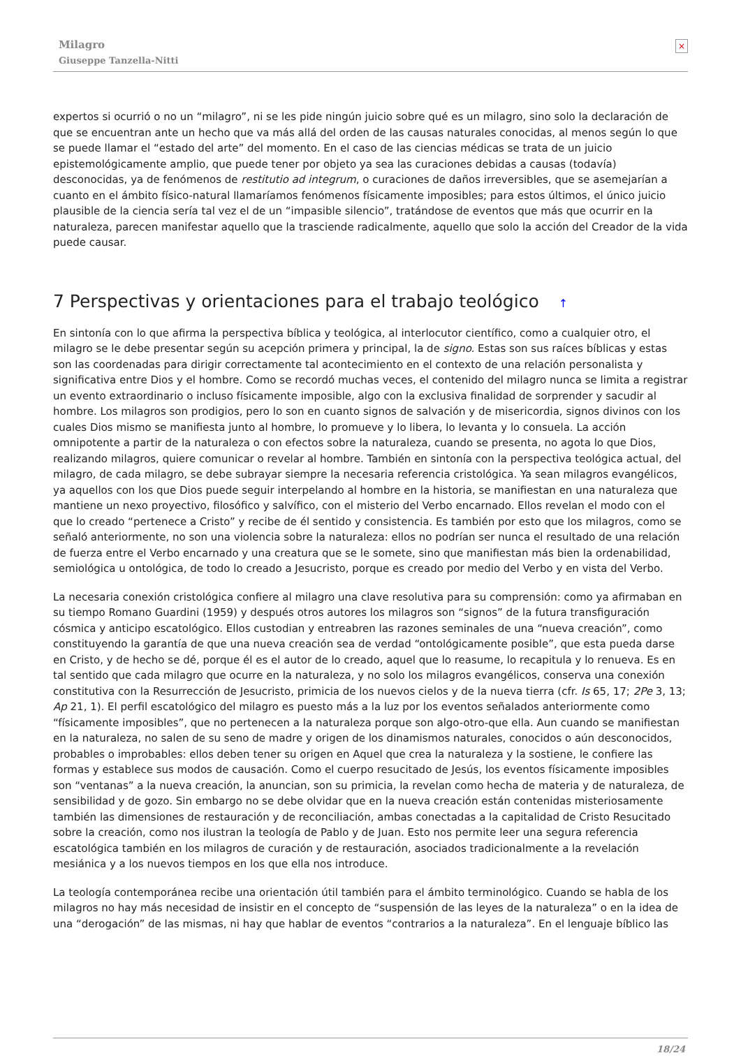×
Milagro
Giuseppe Tanzella-Nitti
expertos si ocurrió o no un “milagro”, ni se les pide ningún juicio sobre qué es un milagro, sino solo la declaración de que se encuentran ante un hecho que va más allá del orden de las causas naturales conocidas, al menos según lo que se puede llamar el “estado del arte” del momento. En el caso de las ciencias médicas se trata de un juicio epistemológicamente amplio, que puede tener por objeto ya sea las curaciones debidas a causas (todavía) desconocidas, ya de fenómenos de restitutio ad integrum, o curaciones de daños irreversibles, que se asemejarían a cuanto en el ámbito físico-natural llamaríamos fenómenos físicamente imposibles; para estos últimos, el único juicio plausible de la ciencia sería tal vez el de un “impasible silencio”, tratándose de eventos que más que ocurrir en la naturaleza, parecen manifestar aquello que la trasciende radicalmente, aquello que solo la acción del Creador de la vida puede causar.
7 Perspectivas y orientaciones para el trabajo teológico ↑
En sintonía con lo que afirma la perspectiva bíblica y teológica, al interlocutor científico, como a cualquier otro, el milagro se le debe presentar según su acepción primera y principal, la de signo. Estas son sus raíces bíblicas y estas son las coordenadas para dirigir correctamente tal acontecimiento en el contexto de una relación personalista y significativa entre Dios y el hombre. Como se recordó muchas veces, el contenido del milagro nunca se limita a registrar un evento extraordinario o incluso físicamente imposible, algo con la exclusiva finalidad de sorprender y sacudir al hombre. Los milagros son prodigios, pero lo son en cuanto signos de salvación y de misericordia, signos divinos con los cuales Dios mismo se manifiesta junto al hombre, lo promueve y lo libera, lo levanta y lo consuela. La acción omnipotente a partir de la naturaleza o con efectos sobre la naturaleza, cuando se presenta, no agota lo que Dios, realizando milagros, quiere comunicar o revelar al hombre. También en sintonía con la perspectiva teológica actual, del milagro, de cada milagro, se debe subrayar siempre la necesaria referencia cristológica. Ya sean milagros evangélicos, ya aquellos con los que Dios puede seguir interpelando al hombre en la historia, se manifiestan en una naturaleza que mantiene un nexo proyectivo, filosófico y salvífico, con el misterio del Verbo encarnado. Ellos revelan el modo con el que lo creado “pertenece a Cristo” y recibe de él sentido y consistencia. Es también por esto que los milagros, como se señaló anteriormente, no son una violencia sobre la naturaleza: ellos no podrían ser nunca el resultado de una relación de fuerza entre el Verbo encarnado y una creatura que se le somete, sino que manifiestan más bien la ordenabilidad, semiológica u ontológica, de todo lo creado a Jesucristo, porque es creado por medio del Verbo y en vista del Verbo.
La necesaria conexión cristológica confiere al milagro una clave resolutiva para su comprensión: como ya afirmaban en su tiempo Romano Guardini (1959) y después otros autores los milagros son “signos” de la futura transfiguración cósmica y anticipo escatológico. Ellos custodian y entreabren las razones seminales de una “nueva creación”, como constituyendo la garantía de que una nueva creación sea de verdad “ontológicamente posible”, que esta pueda darse en Cristo, y de hecho se dé, porque él es el autor de lo creado, aquel que lo reasume, lo recapitula y lo renueva. Es en tal sentido que cada milagro que ocurre en la naturaleza, y no solo los milagros evangélicos, conserva una conexión constitutiva con la Resurrección de Jesucristo, primicia de los nuevos cielos y de la nueva tierra (cfr. Is 65, 17; 2Pe 3, 13; Ap 21, 1). El perfil escatológico del milagro es puesto más a la luz por los eventos señalados anteriormente como “físicamente imposibles”, que no pertenecen a la naturaleza porque son algo-otro-que ella. Aun cuando se manifiestan en la naturaleza, no salen de su seno de madre y origen de los dinamismos naturales, conocidos o aún desconocidos, probables o improbables: ellos deben tener su origen en Aquel que crea la naturaleza y la sostiene, le confiere las formas y establece sus modos de causación. Como el cuerpo resucitado de Jesús, los eventos físicamente imposibles son “ventanas” a la nueva creación, la anuncian, son su primicia, la revelan como hecha de materia y de naturaleza, de sensibilidad y de gozo. Sin embargo no se debe olvidar que en la nueva creación están contenidas misteriosamente también las dimensiones de restauración y de reconciliación, ambas conectadas a la capitalidad de Cristo Resucitado sobre la creación, como nos ilustran la teología de Pablo y de Juan. Esto nos permite leer una segura referencia escatológica también en los milagros de curación y de restauración, asociados tradicionalmente a la revelación mesiánica y a los nuevos tiempos en los que ella nos introduce.
La teología contemporánea recibe una orientación útil también para el ámbito terminológico. Cuando se habla de los milagros no hay más necesidad de insistir en el concepto de “suspensión de las leyes de la naturaleza” o en la idea de una “derogación” de las mismas, ni hay que hablar de eventos “contrarios a la naturaleza”. En el lenguaje bíblico las
18/24